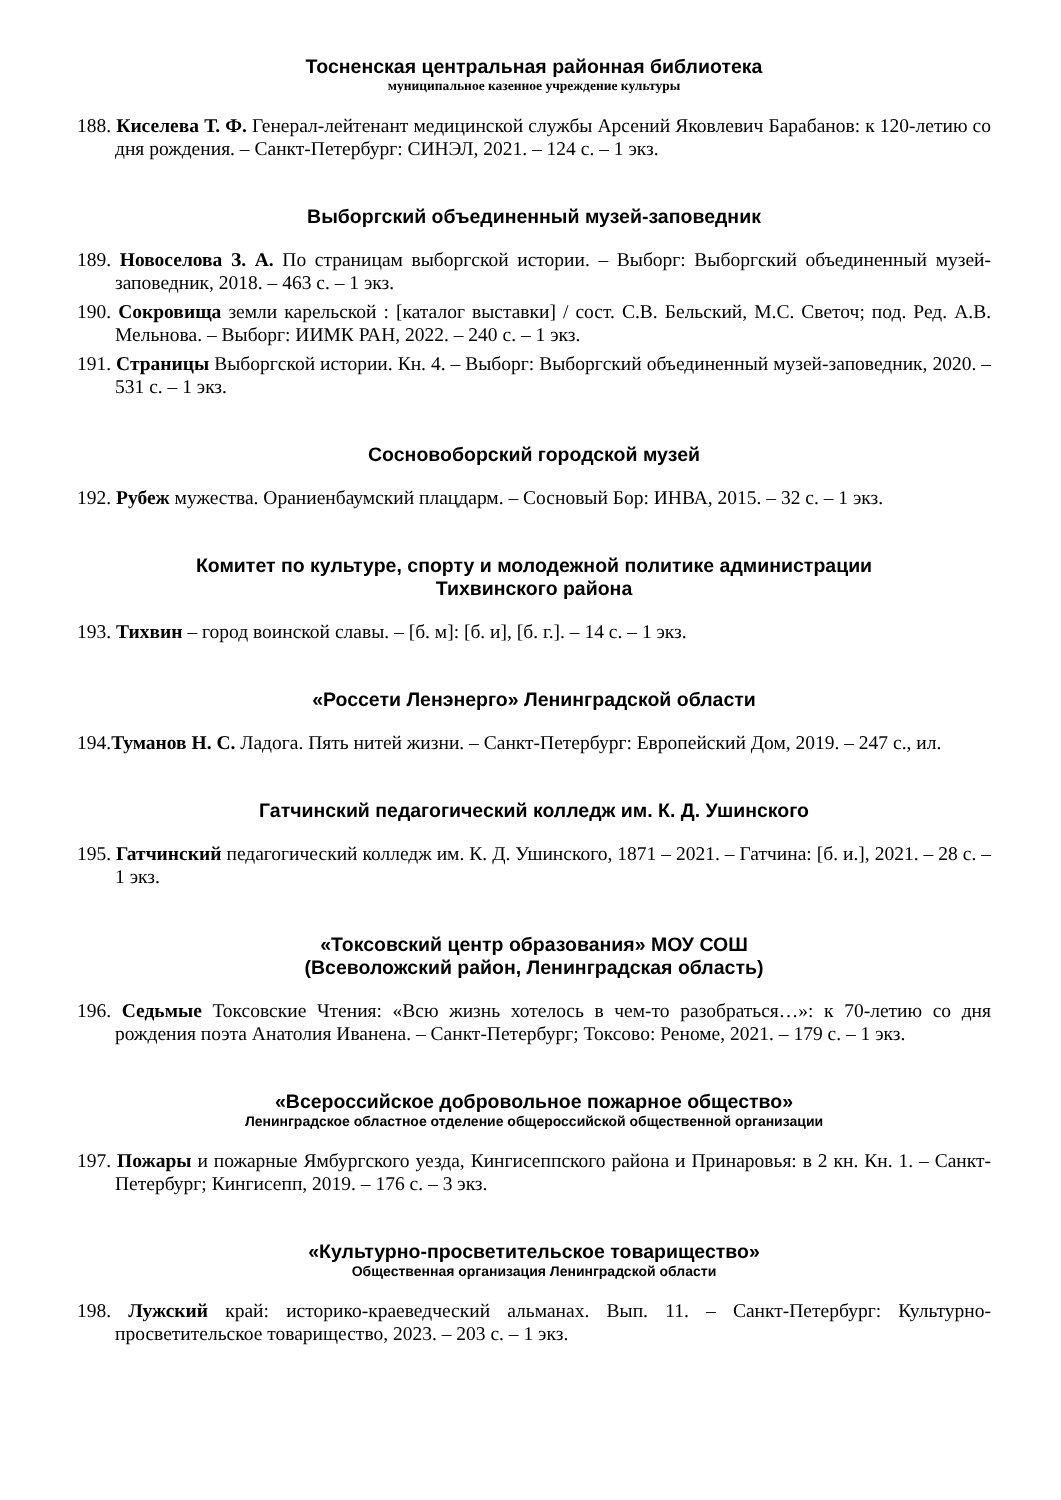Тосненская центральная районная библиотека
муниципальное казенное учреждение культуры
188. Киселева Т. Ф. Генерал-лейтенант медицинской службы Арсений Яковлевич Барабанов: к 120-летию со дня рождения. – Санкт-Петербург: СИНЭЛ, 2021. – 124 с. – 1 экз.
Выборгский объединенный музей-заповедник
189. Новоселова З. А. По страницам выборгской истории. – Выборг: Выборгский объединенный музей-заповедник, 2018. – 463 с. – 1 экз.
190. Сокровища земли карельской : [каталог выставки] / сост. С.В. Бельский, М.С. Светоч; под. Ред. А.В. Мельнова. – Выборг: ИИМК РАН, 2022. – 240 с. – 1 экз.
191. Страницы Выборгской истории. Кн. 4. – Выборг: Выборгский объединенный музей-заповедник, 2020. – 531 с. – 1 экз.
Сосновоборский городской музей
192. Рубеж мужества. Ораниенбаумский плацдарм. – Сосновый Бор: ИНВА, 2015. – 32 с. – 1 экз.
Комитет по культуре, спорту и молодежной политике администрации
Тихвинского района
193. Тихвин – город воинской славы. – [б. м]: [б. и], [б. г.]. – 14 с. – 1 экз.
«Россети Ленэнерго» Ленинградской области
194.Туманов Н. С. Ладога. Пять нитей жизни. – Санкт-Петербург: Европейский Дом, 2019. – 247 с., ил.
Гатчинский педагогический колледж им. К. Д. Ушинского
195. Гатчинский педагогический колледж им. К. Д. Ушинского, 1871 – 2021. – Гатчина: [б. и.], 2021. – 28 с. – 1 экз.
«Токсовский центр образования» МОУ СОШ
(Всеволожский район, Ленинградская область)
196. Седьмые Токсовские Чтения: «Всю жизнь хотелось в чем-то разобраться…»: к 70-летию со дня рождения поэта Анатолия Иванена. – Санкт-Петербург; Токсово: Реноме, 2021. – 179 с. – 1 экз.
«Всероссийское добровольное пожарное общество»
Ленинградское областное отделение общероссийской общественной организации
197. Пожары и пожарные Ямбургского уезда, Кингисеппского района и Принаровья: в 2 кн. Кн. 1. – Санкт-Петербург; Кингисепп, 2019. – 176 с. – 3 экз.
«Культурно-просветительское товарищество»
Общественная организация Ленинградской области
198. Лужский край: историко-краеведческий альманах. Вып. 11. – Санкт-Петербург: Культурно-просветительское товарищество, 2023. – 203 с. – 1 экз.